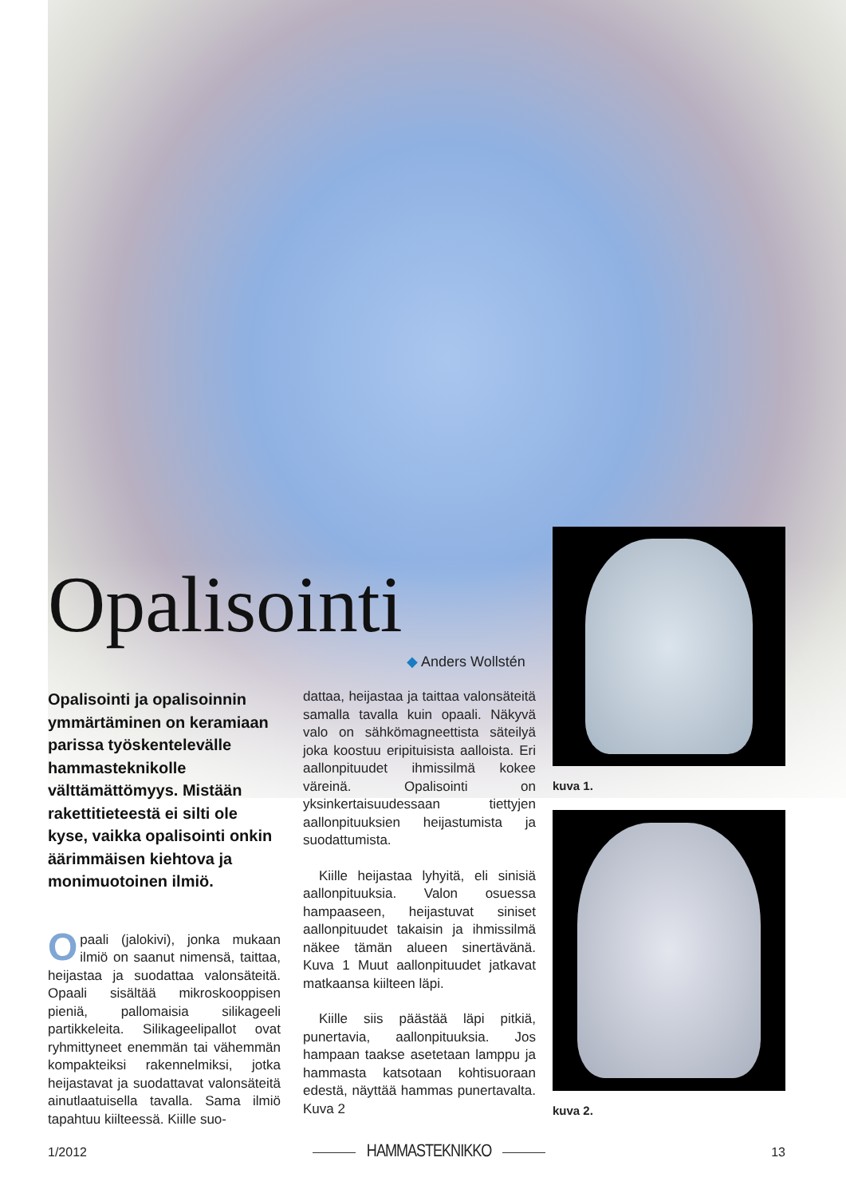Opalisointi
◆ Anders Wollstén
Opalisointi ja opalisoinnin ymmärtäminen on keramiaan parissa työskentelevälle hammasteknikolle välttämättömyys. Mistään rakettitieteestä ei silti ole kyse, vaikka opalisointi onkin äärimmäisen kiehtova ja monimuotoinen ilmiö.
Opaali (jalokivi), jonka mukaan ilmiö on saanut nimensä, taittaa, heijastaa ja suodattaa valonsäteitä. Opaali sisältää mikroskooppisen pieniä, pallomaisia silikageeli partikkeleita. Silikageelipallot ovat ryhmittyneet enemmän tai vähemmän kompakteiksi rakennelmiksi, jotka heijastavat ja suodattavat valonsäteitä ainutlaatuisella tavalla. Sama ilmiö tapahtuu kiilteessä. Kiille suo-
dattaa, heijastaa ja taittaa valonsäteitä samalla tavalla kuin opaali. Näkyvä valo on sähkömagneettista säteilyä joka koostuu eripituisista aalloista. Eri aallonpituudet ihmissilmä kokee väreinä. Opalisointi on yksinkertaisuudessaan tiettyjen aallonpituuksien heijastumista ja suodattumista.
Kiille heijastaa lyhyitä, eli sinisiä aallonpituuksia. Valon osuessa hampaaseen, heijastuvat siniset aallonpituudet takaisin ja ihmissilmä näkee tämän alueen sinertävänä. Kuva 1 Muut aallonpituudet jatkavat matkaansa kiilteen läpi.
Kiille siis päästää läpi pitkiä, punertavia, aallonpituuksia. Jos hampaan taakse asetetaan lamppu ja hammasta katsotaan kohtisuoraan edestä, näyttää hammas punertavalta. Kuva 2
kuva 1.
kuva 2.
1/2012 HAMMASTEKNIKKO 13